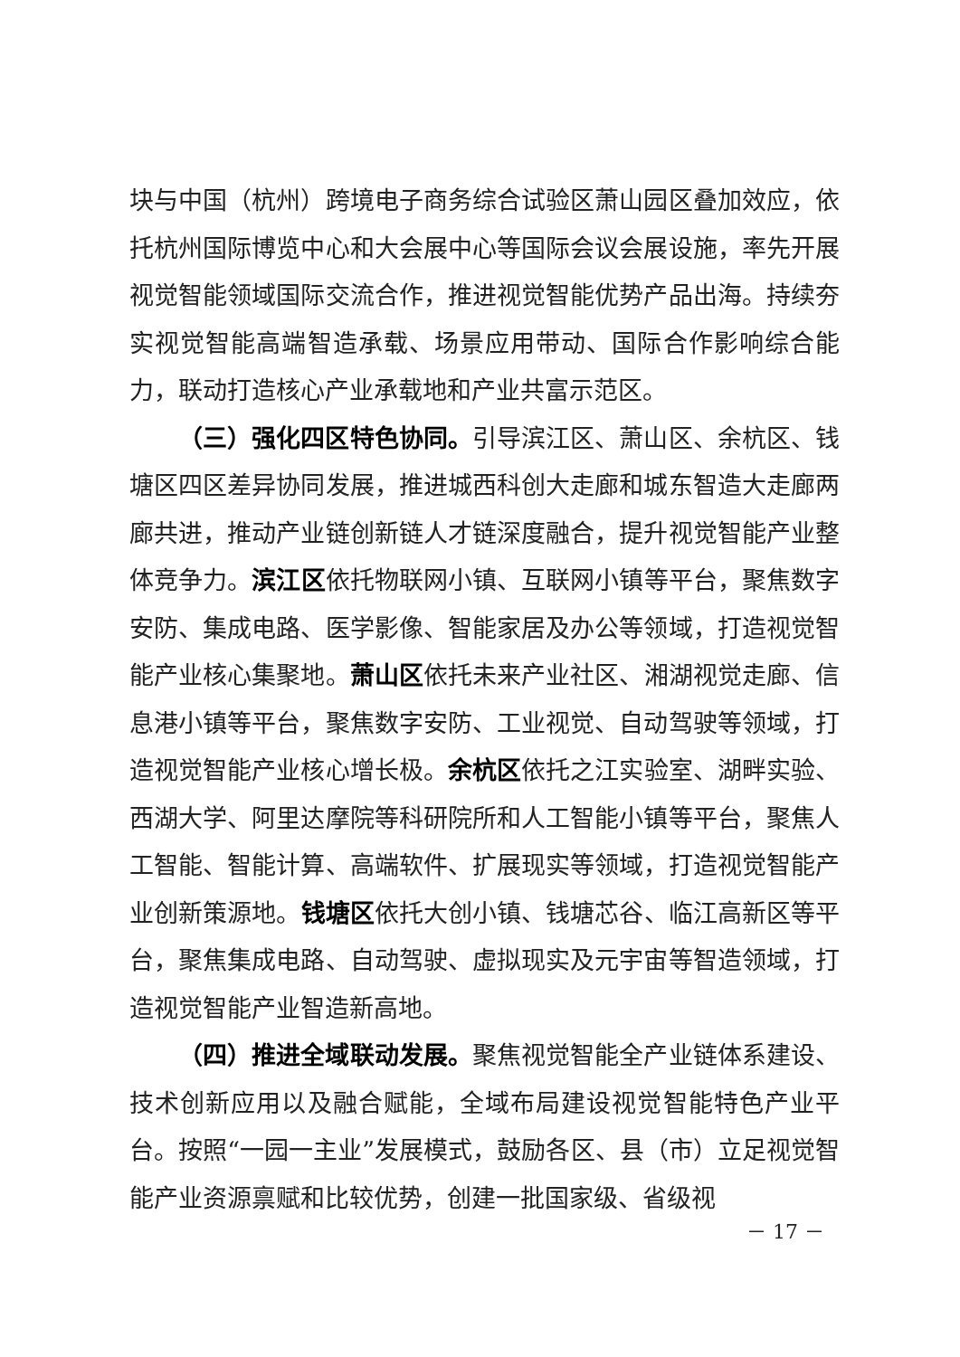块与中国（杭州）跨境电子商务综合试验区萧山园区叠加效应，依托杭州国际博览中心和大会展中心等国际会议会展设施，率先开展视觉智能领域国际交流合作，推进视觉智能优势产品出海。持续夯实视觉智能高端智造承载、场景应用带动、国际合作影响综合能力，联动打造核心产业承载地和产业共富示范区。
（三）强化四区特色协同。引导滨江区、萧山区、余杭区、钱塘区四区差异协同发展，推进城西科创大走廊和城东智造大走廊两廊共进，推动产业链创新链人才链深度融合，提升视觉智能产业整体竞争力。滨江区依托物联网小镇、互联网小镇等平台，聚焦数字安防、集成电路、医学影像、智能家居及办公等领域，打造视觉智能产业核心集聚地。萧山区依托未来产业社区、湘湖视觉走廊、信息港小镇等平台，聚焦数字安防、工业视觉、自动驾驶等领域，打造视觉智能产业核心增长极。余杭区依托之江实验室、湖畔实验、西湖大学、阿里达摩院等科研院所和人工智能小镇等平台，聚焦人工智能、智能计算、高端软件、扩展现实等领域，打造视觉智能产业创新策源地。钱塘区依托大创小镇、钱塘芯谷、临江高新区等平台，聚焦集成电路、自动驾驶、虚拟现实及元宇宙等智造领域，打造视觉智能产业智造新高地。
（四）推进全域联动发展。聚焦视觉智能全产业链体系建设、技术创新应用以及融合赋能，全域布局建设视觉智能特色产业平台。按照“一园一主业”发展模式，鼓励各区、县（市）立足视觉智能产业资源禀赋和比较优势，创建一批国家级、省级视
－ 17 －